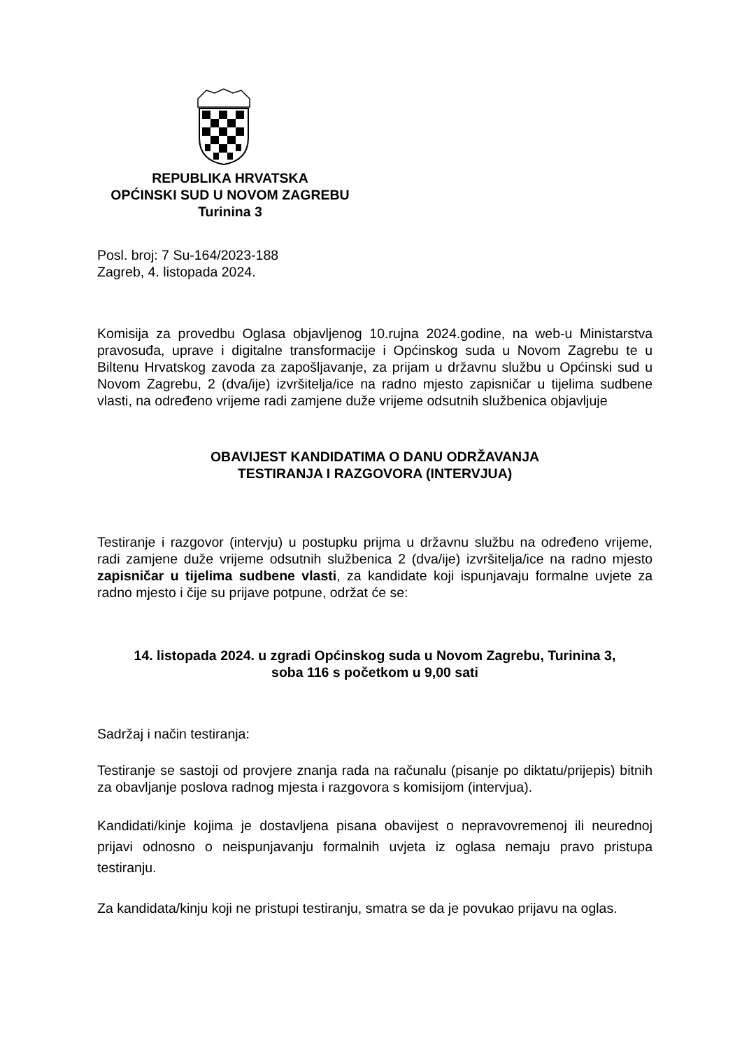REPUBLIKA HRVATSKA
OPĆINSKI SUD U NOVOM ZAGREBU
Turinina 3
Posl. broj: 7 Su-164/2023-188
Zagreb, 4. listopada 2024.
Komisija za provedbu Oglasa objavljenog 10.rujna 2024.godine, na web-u Ministarstva pravosuđa, uprave i digitalne transformacije i Općinskog suda u Novom Zagrebu te u Biltenu Hrvatskog zavoda za zapošljavanje, za prijam u državnu službu u Općinski sud u Novom Zagrebu, 2 (dva/ije) izvršitelja/ice na radno mjesto zapisničar u tijelima sudbene vlasti, na određeno vrijeme radi zamjene duže vrijeme odsutnih službenica objavljuje
OBAVIJEST KANDIDATIMA O DANU ODRŽAVANJA
TESTIRANJA I RAZGOVORA (INTERVJUA)
Testiranje i razgovor (intervju) u postupku prijma u državnu službu na određeno vrijeme, radi zamjene duže vrijeme odsutnih službenica 2 (dva/ije) izvršitelja/ice na radno mjesto zapisničar u tijelima sudbene vlasti, za kandidate koji ispunjavaju formalne uvjete za radno mjesto i čije su prijave potpune, održat će se:
14. listopada 2024. u zgradi Općinskog suda u Novom Zagrebu, Turinina 3,
soba 116 s početkom u 9,00 sati
Sadržaj i način testiranja:
Testiranje se sastoji od provjere znanja rada na računalu (pisanje po diktatu/prijepis) bitnih za obavljanje poslova radnog mjesta i razgovora s komisijom (intervjua).
Kandidati/kinje kojima je dostavljena pisana obavijest o nepravovremenoj ili neurednoj prijavi odnosno o neispunjavanju formalnih uvjeta iz oglasa nemaju pravo pristupa testiranju.
Za kandidata/kinju koji ne pristupi testiranju, smatra se da je povukao prijavu na oglas.